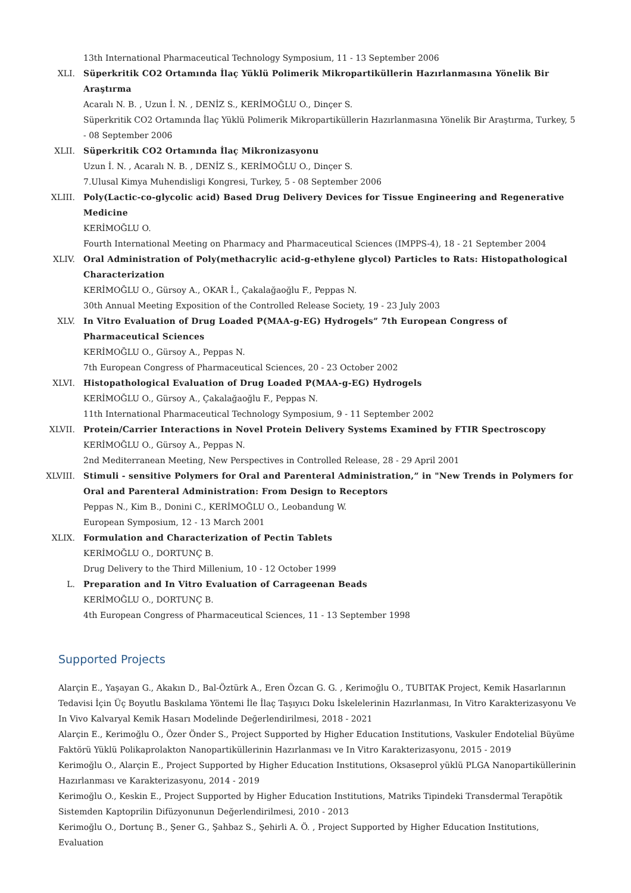13th International Pharmaceutical Technology Symposium, 11 - 13 September 2006
XLI. Süperkritik CO2 Ortamında İlaç Yüklü Polimerik Mikropartiküllerin Hazırlanmasına Yönelik Bir Araştırma
Acaralı N. B. , Uzun İ. N. , DENİZ S., KERİMOĞLU O., Dinçer S.
Süperkritik CO2 Ortamında İlaç Yüklü Polimerik Mikropartiküllerin Hazırlanmasına Yönelik Bir Araştırma, Turkey, 5 - 08 September 2006
XLII. Süperkritik CO2 Ortamında İlaç Mikronizasyonu
Uzun İ. N. , Acaralı N. B. , DENİZ S., KERİMOĞLU O., Dinçer S.
7.Ulusal Kimya Muhendisligi Kongresi, Turkey, 5 - 08 September 2006
XLIII. Poly(Lactic-co-glycolic acid) Based Drug Delivery Devices for Tissue Engineering and Regenerative Medicine
KERİMOĞLU O.
Fourth International Meeting on Pharmacy and Pharmaceutical Sciences (IMPPS-4), 18 - 21 September 2004
XLIV. Oral Administration of Poly(methacrylic acid-g-ethylene glycol) Particles to Rats: Histopathological Characterization
KERİMOĞLU O., Gürsoy A., OKAR İ., Çakalağaoğlu F., Peppas N.
30th Annual Meeting Exposition of the Controlled Release Society, 19 - 23 July 2003
XLV. In Vitro Evaluation of Drug Loaded P(MAA-g-EG) Hydrogels” 7th European Congress of Pharmaceutical Sciences
KERİMOĞLU O., Gürsoy A., Peppas N.
7th European Congress of Pharmaceutical Sciences, 20 - 23 October 2002
XLVI. Histopathological Evaluation of Drug Loaded P(MAA-g-EG) Hydrogels
KERİMOĞLU O., Gürsoy A., Çakalağaoğlu F., Peppas N.
11th International Pharmaceutical Technology Symposium, 9 - 11 September 2002
XLVII. Protein/Carrier Interactions in Novel Protein Delivery Systems Examined by FTIR Spectroscopy
KERİMOĞLU O., Gürsoy A., Peppas N.
2nd Mediterranean Meeting, New Perspectives in Controlled Release, 28 - 29 April 2001
XLVIII.
Stimuli - sensitive Polymers for Oral and Parenteral Administration,” in "New Trends in Polymers for Oral and Parenteral Administration: From Design to Receptors
Peppas N., Kim B., Donini C., KERİMOĞLU O., Leobandung W.
European Symposium, 12 - 13 March 2001
XLIX. Formulation and Characterization of Pectin Tablets
KERİMOĞLU O., DORTUNÇ B.
Drug Delivery to the Third Millenium, 10 - 12 October 1999
L. Preparation and In Vitro Evaluation of Carrageenan Beads
KERİMOĞLU O., DORTUNÇ B.
4th European Congress of Pharmaceutical Sciences, 11 - 13 September 1998
Supported Projects
Alarçin E., Yaşayan G., Akakın D., Bal-Öztürk A., Eren Özcan G. G. , Kerimoğlu O., TUBITAK Project, Kemik Hasarlarının Tedavisi İçin Üç Boyutlu Baskılama Yöntemi İle İlaç Taşıyıcı Doku İskelelerinin Hazırlanması, In Vitro Karakterizasyonu Ve In Vivo Kalvaryal Kemik Hasarı Modelinde Değerlendirilmesi, 2018 - 2021
Alarçin E., Kerimoğlu O., Özer Önder S., Project Supported by Higher Education Institutions, Vaskuler Endotelial Büyüme Faktörü Yüklü Polikaprolakton Nanopartiküllerinin Hazırlanması ve In Vitro Karakterizasyonu, 2015 - 2019
Kerimoğlu O., Alarçin E., Project Supported by Higher Education Institutions, Oksaseprol yüklü PLGA Nanopartiküllerinin Hazırlanması ve Karakterizasyonu, 2014 - 2019
Kerimoğlu O., Keskin E., Project Supported by Higher Education Institutions, Matriks Tipindeki Transdermal Terapötik Sistemden Kaptoprilin Difüzyonunun Değerlendirilmesi, 2010 - 2013
Kerimoğlu O., Dortunç B., Şener G., Şahbaz S., Şehirli A. Ö. , Project Supported by Higher Education Institutions, Evaluation